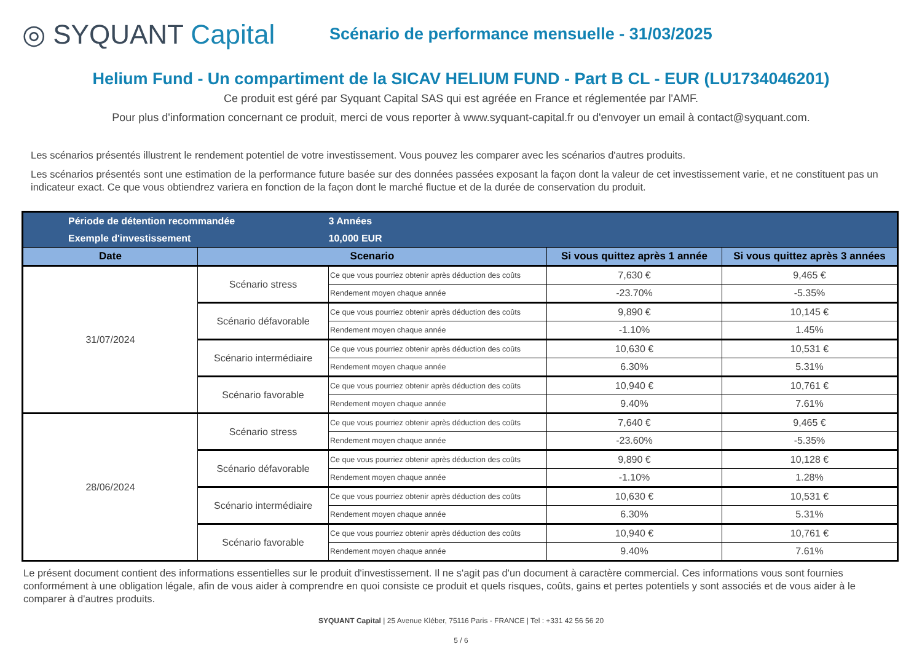◎ SYQUANT Capital
Scénario de performance mensuelle - 31/03/2025
Helium Fund - Un compartiment de la SICAV HELIUM FUND - Part B CL - EUR (LU1734046201)
Ce produit est géré par Syquant Capital SAS qui est agréée en France et réglementée par l'AMF.
Pour plus d'information concernant ce produit, merci de vous reporter à www.syquant-capital.fr ou d'envoyer un email à contact@syquant.com.
Les scénarios présentés illustrent le rendement potentiel de votre investissement. Vous pouvez les comparer avec les scénarios d'autres produits.
Les scénarios présentés sont une estimation de la performance future basée sur des données passées exposant la façon dont la valeur de cet investissement varie, et ne constituent pas un indicateur exact. Ce que vous obtiendrez variera en fonction de la façon dont le marché fluctue et de la durée de conservation du produit.
| Période de détention recommandée | | 3 Années | | |
| Exemple d'investissement | | 10,000 EUR | | |
| Date | Scenario | | Si vous quittez après 1 année | Si vous quittez après 3 années |
| 31/07/2024 | Scénario stress | Ce que vous pourriez obtenir après déduction des coûts | 7,630 € | 9,465 € |
| | | Rendement moyen chaque année | -23.70% | -5.35% |
| | Scénario défavorable | Ce que vous pourriez obtenir après déduction des coûts | 9,890 € | 10,145 € |
| | | Rendement moyen chaque année | -1.10% | 1.45% |
| | Scénario intermédiaire | Ce que vous pourriez obtenir après déduction des coûts | 10,630 € | 10,531 € |
| | | Rendement moyen chaque année | 6.30% | 5.31% |
| | Scénario favorable | Ce que vous pourriez obtenir après déduction des coûts | 10,940 € | 10,761 € |
| | | Rendement moyen chaque année | 9.40% | 7.61% |
| 28/06/2024 | Scénario stress | Ce que vous pourriez obtenir après déduction des coûts | 7,640 € | 9,465 € |
| | | Rendement moyen chaque année | -23.60% | -5.35% |
| | Scénario défavorable | Ce que vous pourriez obtenir après déduction des coûts | 9,890 € | 10,128 € |
| | | Rendement moyen chaque année | -1.10% | 1.28% |
| | Scénario intermédiaire | Ce que vous pourriez obtenir après déduction des coûts | 10,630 € | 10,531 € |
| | | Rendement moyen chaque année | 6.30% | 5.31% |
| | Scénario favorable | Ce que vous pourriez obtenir après déduction des coûts | 10,940 € | 10,761 € |
| | | Rendement moyen chaque année | 9.40% | 7.61% |
Le présent document contient des informations essentielles sur le produit d'investissement. Il ne s'agit pas d'un document à caractère commercial. Ces informations vous sont fournies conformément à une obligation légale, afin de vous aider à comprendre en quoi consiste ce produit et quels risques, coûts, gains et pertes potentiels y sont associés et de vous aider à le comparer à d'autres produits.
SYQUANT Capital | 25 Avenue Kléber, 75116 Paris - FRANCE | Tel : +331 42 56 56 20
5 / 6